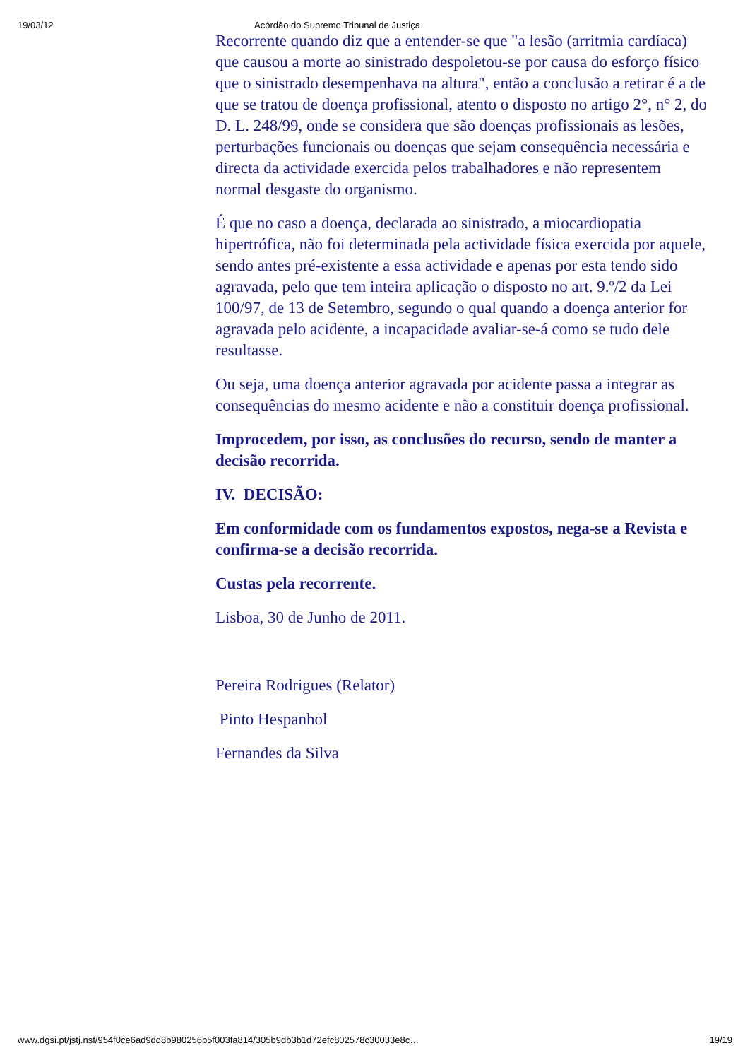19/03/12 Acórdão do Supremo Tribunal de Justiça
Recorrente quando diz que a entender-se que "a lesão (arritmia cardíaca) que causou a morte ao sinistrado despoletou-se por causa do esforço físico que o sinistrado desempenhava na altura", então a conclusão a retirar é a de que se tratou de doença profissional, atento o disposto no artigo 2°, n° 2, do D. L. 248/99, onde se considera que são doenças profissionais as lesões, perturbações funcionais ou doenças que sejam consequência necessária e directa da actividade exercida pelos trabalhadores e não representem normal desgaste do organismo.
É que no caso a doença, declarada ao sinistrado, a miocardiopatia hipertrófica, não foi determinada pela actividade física exercida por aquele, sendo antes pré-existente a essa actividade e apenas por esta tendo sido agravada, pelo que tem inteira aplicação o disposto no art. 9.º/2 da Lei 100/97, de 13 de Setembro, segundo o qual quando a doença anterior for agravada pelo acidente, a incapacidade avaliar-se-á como se tudo dele resultasse.
Ou seja, uma doença anterior agravada por acidente passa a integrar as consequências do mesmo acidente e não a constituir doença profissional.
Improcedem, por isso, as conclusões do recurso, sendo de manter a decisão recorrida.
IV. DECISÃO:
Em conformidade com os fundamentos expostos, nega-se a Revista e confirma-se a decisão recorrida.
Custas pela recorrente.
Lisboa, 30 de Junho de 2011.
Pereira Rodrigues (Relator)
Pinto Hespanhol
Fernandes da Silva
www.dgsi.pt/jstj.nsf/954f0ce6ad9dd8b980256b5f003fa814/305b9db3b1d72efc802578c30033e8c… 19/19